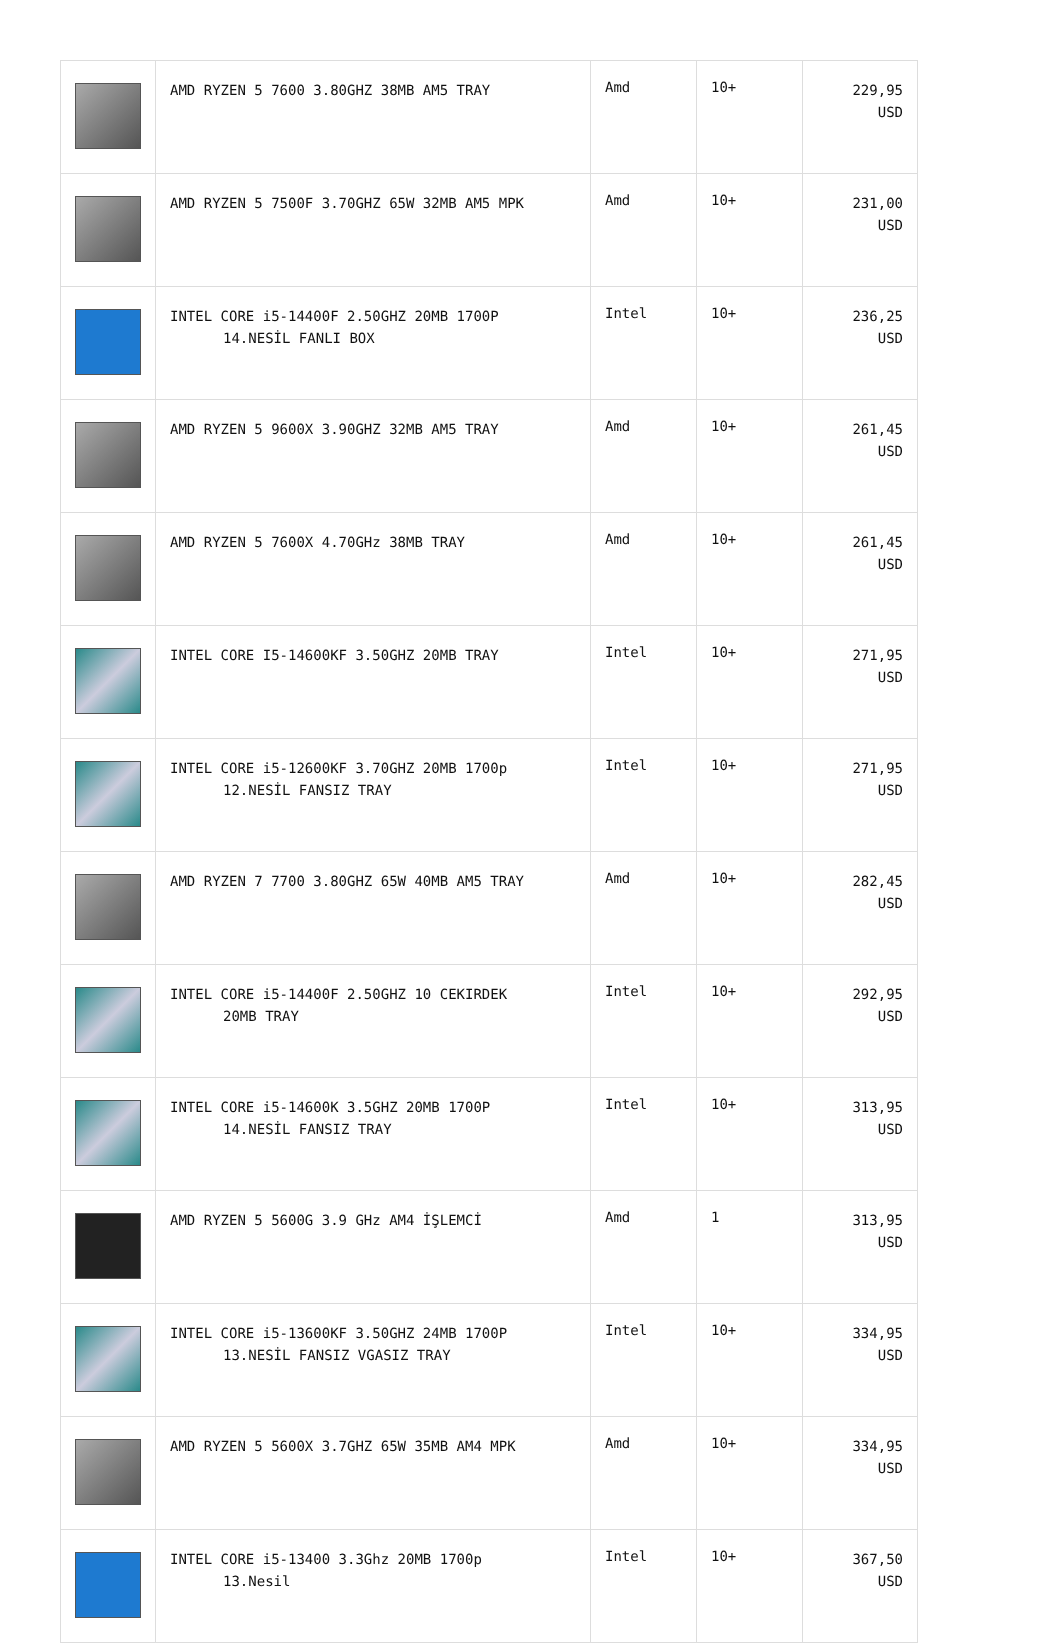| | AMD RYZEN 5 7600 3.80GHZ 38MB AM5 TRAY | Amd | 10+ | 229,95 USD |
| | AMD RYZEN 5 7500F 3.70GHZ 65W 32MB AM5 MPK | Amd | 10+ | 231,00 USD |
| | INTEL CORE i5-14400F 2.50GHZ 20MB 1700P 14.NESİL FANLI BOX | Intel | 10+ | 236,25 USD |
| | AMD RYZEN 5 9600X 3.90GHZ 32MB AM5 TRAY | Amd | 10+ | 261,45 USD |
| | AMD RYZEN 5 7600X 4.70GHz 38MB TRAY | Amd | 10+ | 261,45 USD |
| | INTEL CORE I5-14600KF 3.50GHZ 20MB TRAY | Intel | 10+ | 271,95 USD |
| | INTEL CORE i5-12600KF 3.70GHZ 20MB 1700p 12.NESİL FANSIZ TRAY | Intel | 10+ | 271,95 USD |
| | AMD RYZEN 7 7700 3.80GHZ 65W 40MB AM5 TRAY | Amd | 10+ | 282,45 USD |
| | INTEL CORE i5-14400F 2.50GHZ 10 CEKIRDEK 20MB TRAY | Intel | 10+ | 292,95 USD |
| | INTEL CORE i5-14600K 3.5GHZ 20MB 1700P 14.NESİL FANSIZ TRAY | Intel | 10+ | 313,95 USD |
| | AMD RYZEN 5 5600G 3.9 GHz AM4 İŞLEMCİ | Amd | 1 | 313,95 USD |
| | INTEL CORE i5-13600KF 3.50GHZ 24MB 1700P 13.NESİL FANSIZ VGASIZ TRAY | Intel | 10+ | 334,95 USD |
| | AMD RYZEN 5 5600X 3.7GHZ 65W 35MB AM4 MPK | Amd | 10+ | 334,95 USD |
| | INTEL CORE i5-13400 3.3Ghz 20MB 1700p 13.Nesil | Intel | 10+ | 367,50 USD |